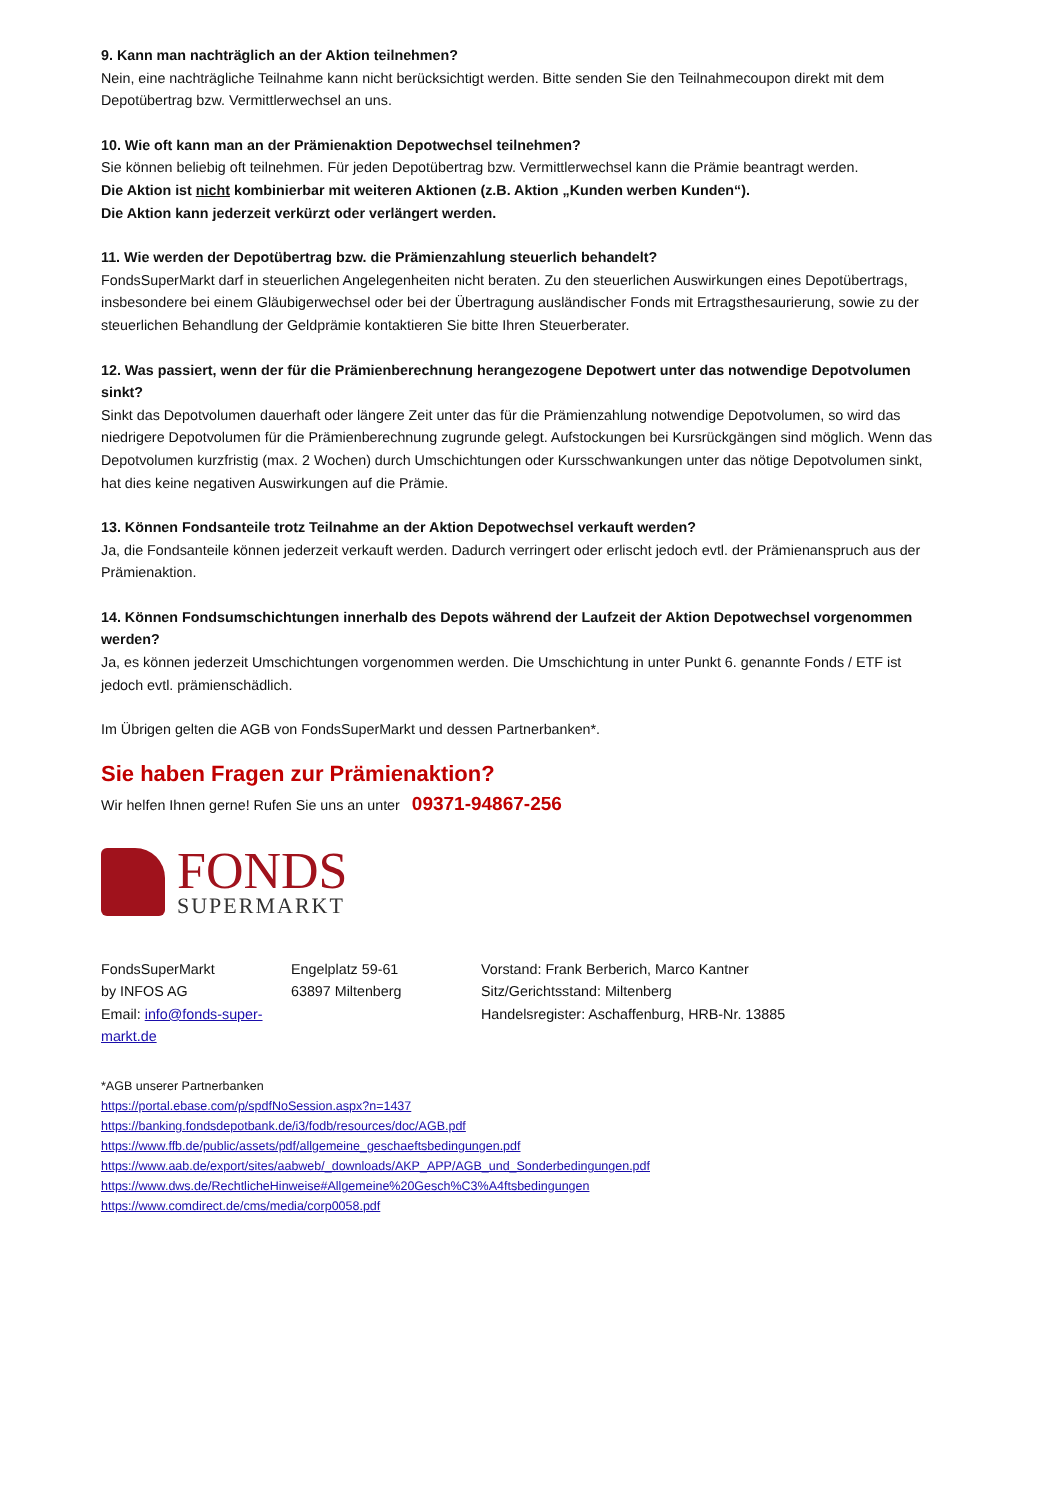9. Kann man nachträglich an der Aktion teilnehmen?
Nein, eine nachträgliche Teilnahme kann nicht berücksichtigt werden. Bitte senden Sie den Teilnahmecoupon direkt mit dem Depotübertrag bzw. Vermittlerwechsel an uns.
10. Wie oft kann man an der Prämienaktion Depotwechsel teilnehmen?
Sie können beliebig oft teilnehmen. Für jeden Depotübertrag bzw. Vermittlerwechsel kann die Prämie beantragt werden.
Die Aktion ist nicht kombinierbar mit weiteren Aktionen (z.B. Aktion „Kunden werben Kunden“).
Die Aktion kann jederzeit verkürzt oder verlängert werden.
11. Wie werden der Depotübertrag bzw. die Prämienzahlung steuerlich behandelt?
FondsSuperMarkt darf in steuerlichen Angelegenheiten nicht beraten. Zu den steuerlichen Auswirkungen eines Depotübertrags, insbesondere bei einem Gläubigerwechsel oder bei der Übertragung ausländischer Fonds mit Ertragsthesaurierung, sowie zu der steuerlichen Behandlung der Geldprämie kontaktieren Sie bitte Ihren Steuerberater.
12. Was passiert, wenn der für die Prämienberechnung herangezogene Depotwert unter das notwendige Depotvolumen sinkt?
Sinkt das Depotvolumen dauerhaft oder längere Zeit unter das für die Prämienzahlung notwendige Depotvolumen, so wird das niedrigere Depotvolumen für die Prämienberechnung zugrunde gelegt. Aufstockungen bei Kursrückgängen sind möglich. Wenn das Depotvolumen kurzfristig (max. 2 Wochen) durch Umschichtungen oder Kursschwankungen unter das nötige Depotvolumen sinkt, hat dies keine negativen Auswirkungen auf die Prämie.
13. Können Fondsanteile trotz Teilnahme an der Aktion Depotwechsel verkauft werden?
Ja, die Fondsanteile können jederzeit verkauft werden. Dadurch verringert oder erlischt jedoch evtl. der Prämienanspruch aus der Prämienaktion.
14. Können Fondsumschichtungen innerhalb des Depots während der Laufzeit der Aktion Depotwechsel vorgenommen werden?
Ja, es können jederzeit Umschichtungen vorgenommen werden. Die Umschichtung in unter Punkt 6. genannte Fonds / ETF ist jedoch evtl. prämienschädlich.
Im Übrigen gelten die AGB von FondsSuperMarkt und dessen Partnerbanken*.
Sie haben Fragen zur Prämienaktion?
Wir helfen Ihnen gerne! Rufen Sie uns an unter 09371-94867-256
FONDS
SUPERMARKT
FondsSuperMarkt
by INFOS AG
Email: info@fonds-super-markt.de
Engelplatz 59-61
63897 Miltenberg
Vorstand: Frank Berberich, Marco Kantner
Sitz/Gerichtsstand: Miltenberg
Handelsregister: Aschaffenburg, HRB-Nr. 13885
*AGB unserer Partnerbanken
https://portal.ebase.com/p/spdfNoSession.aspx?n=1437
https://banking.fondsdepotbank.de/i3/fodb/resources/doc/AGB.pdf
https://www.ffb.de/public/assets/pdf/allgemeine_geschaeftsbedingungen.pdf
https://www.aab.de/export/sites/aabweb/_downloads/AKP_APP/AGB_und_Sonderbedingungen.pdf
https://www.dws.de/RechtlicheHinweise#Allgemeine%20Gesch%C3%A4ftsbedingungen
https://www.comdirect.de/cms/media/corp0058.pdf